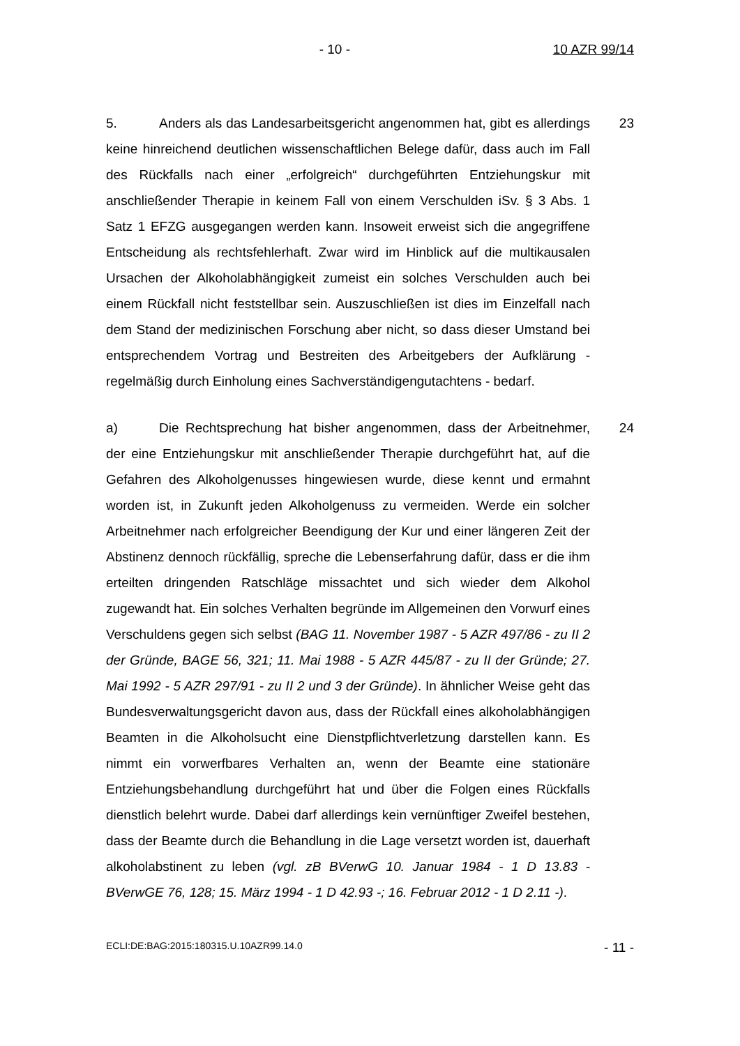- 10 - 10 AZR 99/14
5. Anders als das Landesarbeitsgericht angenommen hat, gibt es allerdings keine hinreichend deutlichen wissenschaftlichen Belege dafür, dass auch im Fall des Rückfalls nach einer „erfolgreich“ durchgeführten Entziehungskur mit anschließender Therapie in keinem Fall von einem Verschulden iSv. § 3 Abs. 1 Satz 1 EFZG ausgegangen werden kann. Insoweit erweist sich die angegriffene Entscheidung als rechtsfehlerhaft. Zwar wird im Hinblick auf die multikausalen Ursachen der Alkoholabhängigkeit zumeist ein solches Verschulden auch bei einem Rückfall nicht feststellbar sein. Auszuschließen ist dies im Einzelfall nach dem Stand der medizinischen Forschung aber nicht, so dass dieser Umstand bei entsprechendem Vortrag und Bestreiten des Arbeitgebers der Aufklärung - regelmäßig durch Einholung eines Sachverständigengutachtens - bedarf.
23
a) Die Rechtsprechung hat bisher angenommen, dass der Arbeitnehmer, der eine Entziehungskur mit anschließender Therapie durchgeführt hat, auf die Gefahren des Alkoholgenusses hingewiesen wurde, diese kennt und ermahnt worden ist, in Zukunft jeden Alkoholgenuss zu vermeiden. Werde ein solcher Arbeitnehmer nach erfolgreicher Beendigung der Kur und einer längeren Zeit der Abstinenz dennoch rückfällig, spreche die Lebenserfahrung dafür, dass er die ihm erteilten dringenden Ratschläge missachtet und sich wieder dem Alkohol zugewandt hat. Ein solches Verhalten begründe im Allgemeinen den Vorwurf eines Verschuldens gegen sich selbst (BAG 11. November 1987 - 5 AZR 497/86 - zu II 2 der Gründe, BAGE 56, 321; 11. Mai 1988 - 5 AZR 445/87 - zu II der Gründe; 27. Mai 1992 - 5 AZR 297/91 - zu II 2 und 3 der Gründe). In ähnlicher Weise geht das Bundesverwaltungsgericht davon aus, dass der Rückfall eines alkoholabhängigen Beamten in die Alkoholsucht eine Dienstpflichtverletzung darstellen kann. Es nimmt ein vorwerfbares Verhalten an, wenn der Beamte eine stationäre Entziehungsbehandlung durchgeführt hat und über die Folgen eines Rückfalls dienstlich belehrt wurde. Dabei darf allerdings kein vernünftiger Zweifel bestehen, dass der Beamte durch die Behandlung in die Lage versetzt worden ist, dauerhaft alkoholabstinent zu leben (vgl. zB BVerwG 10. Januar 1984 - 1 D 13.83 - BVerwGE 76, 128; 15. März 1994 - 1 D 42.93 -; 16. Februar 2012 - 1 D 2.11 -).
24
ECLI:DE:BAG:2015:180315.U.10AZR99.14.0 - 11 -